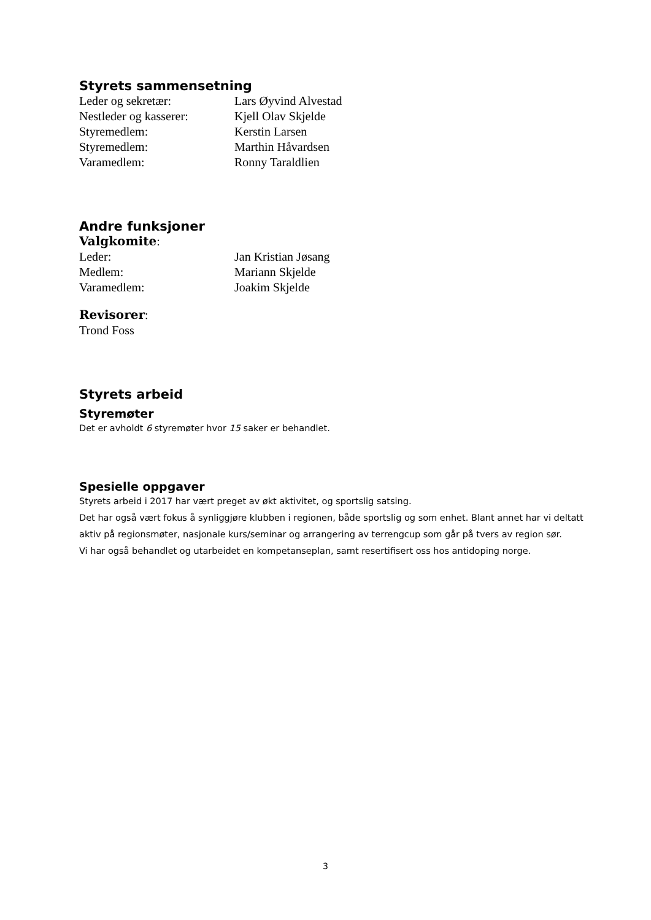Styrets sammensetning
Leder og sekretær: Lars Øyvind Alvestad
Nestleder og kasserer: Kjell Olav Skjelde
Styremedlem: Kerstin Larsen
Styremedlem: Marthin Håvardsen
Varamedlem: Ronny Taraldlien
Andre funksjoner
Valgkomite:
Leder: Jan Kristian Jøsang
Medlem: Mariann Skjelde
Varamedlem: Joakim Skjelde
Revisorer:
Trond Foss
Styrets arbeid
Styremøter
Det er avholdt 6 styremøter hvor 15 saker er behandlet.
Spesielle oppgaver
Styrets arbeid i 2017 har vært preget av økt aktivitet, og sportslig satsing.
Det har også vært fokus å synliggjøre klubben i regionen, både sportslig og som enhet. Blant annet har vi deltatt aktiv på regionsmøter, nasjonale kurs/seminar og arrangering av terrengcup som går på tvers av region sør.
Vi har også behandlet og utarbeidet en kompetanseplan, samt resertifisert oss hos antidoping norge.
3